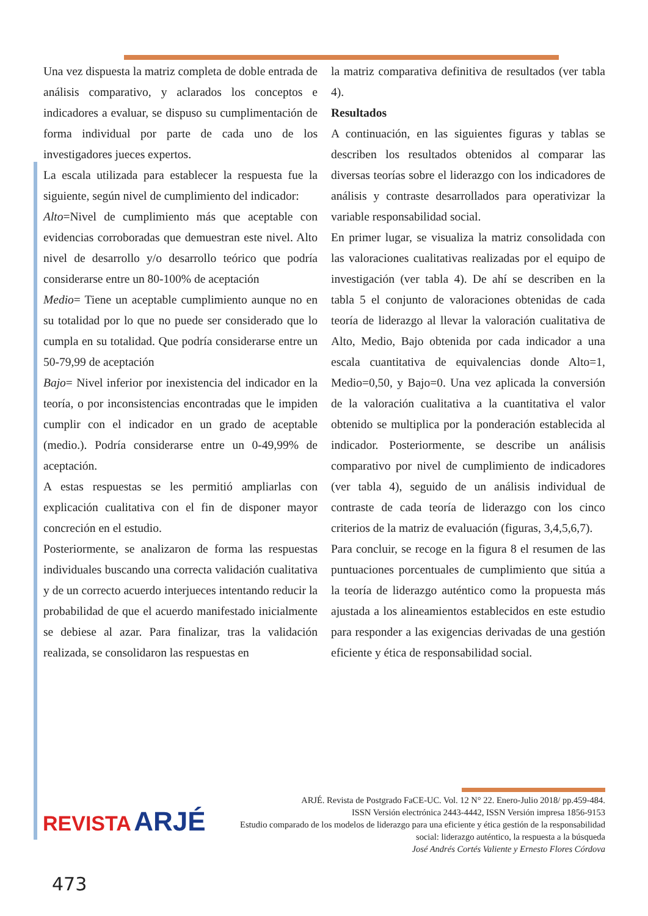Una vez dispuesta la matriz completa de doble entrada de análisis comparativo, y aclarados los conceptos e indicadores a evaluar, se dispuso su cumplimentación de forma individual por parte de cada uno de los investigadores jueces expertos.
La escala utilizada para establecer la respuesta fue la siguiente, según nivel de cumplimiento del indicador:
Alto=Nivel de cumplimiento más que aceptable con evidencias corroboradas que demuestran este nivel. Alto nivel de desarrollo y/o desarrollo teórico que podría considerarse entre un 80-100% de aceptación
Medio= Tiene un aceptable cumplimiento aunque no en su totalidad por lo que no puede ser considerado que lo cumpla en su totalidad. Que podría considerarse entre un 50-79,99 de aceptación
Bajo= Nivel inferior por inexistencia del indicador en la teoría, o por inconsistencias encontradas que le impiden cumplir con el indicador en un grado de aceptable (medio.). Podría considerarse entre un 0-49,99% de aceptación.
A estas respuestas se les permitió ampliarlas con explicación cualitativa con el fin de disponer mayor concreción en el estudio.
Posteriormente, se analizaron de forma las respuestas individuales buscando una correcta validación cualitativa y de un correcto acuerdo interjueces intentando reducir la probabilidad de que el acuerdo manifestado inicialmente se debiese al azar. Para finalizar, tras la validación realizada, se consolidaron las respuestas en
la matriz comparativa definitiva de resultados (ver tabla 4).
Resultados
A continuación, en las siguientes figuras y tablas se describen los resultados obtenidos al comparar las diversas teorías sobre el liderazgo con los indicadores de análisis y contraste desarrollados para operativizar la variable responsabilidad social.
En primer lugar, se visualiza la matriz consolidada con las valoraciones cualitativas realizadas por el equipo de investigación (ver tabla 4). De ahí se describen en la tabla 5 el conjunto de valoraciones obtenidas de cada teoría de liderazgo al llevar la valoración cualitativa de Alto, Medio, Bajo obtenida por cada indicador a una escala cuantitativa de equivalencias donde Alto=1, Medio=0,50, y Bajo=0. Una vez aplicada la conversión de la valoración cualitativa a la cuantitativa el valor obtenido se multiplica por la ponderación establecida al indicador. Posteriormente, se describe un análisis comparativo por nivel de cumplimiento de indicadores (ver tabla 4), seguido de un análisis individual de contraste de cada teoría de liderazgo con los cinco criterios de la matriz de evaluación (figuras, 3,4,5,6,7).
Para concluir, se recoge en la figura 8 el resumen de las puntuaciones porcentuales de cumplimiento que sitúa a la teoría de liderazgo auténtico como la propuesta más ajustada a los alineamientos establecidos en este estudio para responder a las exigencias derivadas de una gestión eficiente y ética de responsabilidad social.
REVISTA ARJÉ
ARJÉ. Revista de Postgrado FaCE-UC. Vol. 12 N° 22. Enero-Julio 2018/ pp.459-484.
ISSN Versión electrónica 2443-4442, ISSN Versión impresa 1856-9153
Estudio comparado de los modelos de liderazgo para una eficiente y ética gestión de la responsabilidad social: liderazgo auténtico, la respuesta a la búsqueda
José Andrés Cortés Valiente y Ernesto Flores Córdova
473